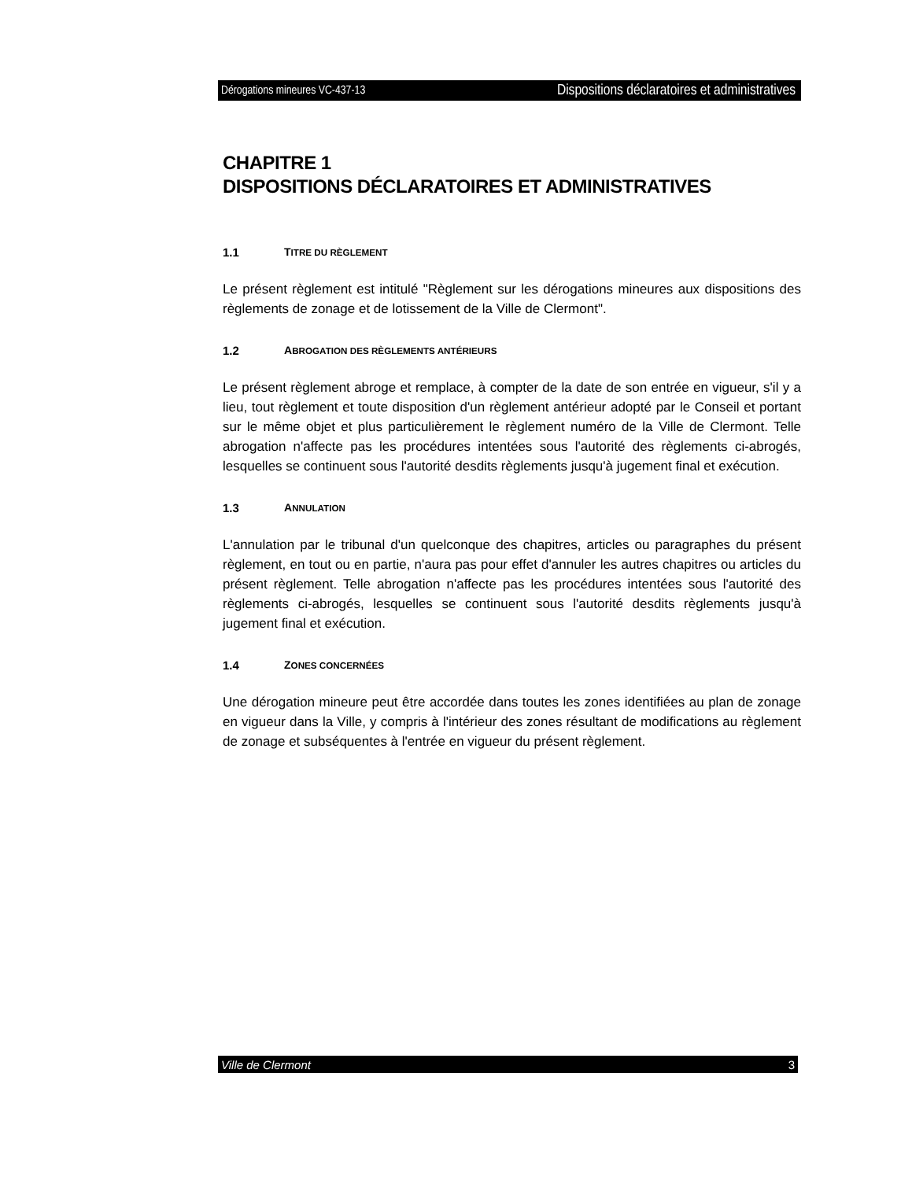Dérogations mineures VC-437-13 Dispositions déclaratoires et administratives
CHAPITRE 1
DISPOSITIONS DÉCLARATOIRES ET ADMINISTRATIVES
1.1 TITRE DU RÈGLEMENT
Le présent règlement est intitulé "Règlement sur les dérogations mineures aux dispositions des règlements de zonage et de lotissement de la Ville de Clermont".
1.2 ABROGATION DES RÈGLEMENTS ANTÉRIEURS
Le présent règlement abroge et remplace, à compter de la date de son entrée en vigueur, s'il y a lieu, tout règlement et toute disposition d'un règlement antérieur adopté par le Conseil et portant sur le même objet et plus particulièrement le règlement numéro de la Ville de Clermont. Telle abrogation n'affecte pas les procédures intentées sous l'autorité des règlements ci-abrogés, lesquelles se continuent sous l'autorité desdits règlements jusqu'à jugement final et exécution.
1.3 ANNULATION
L'annulation par le tribunal d'un quelconque des chapitres, articles ou paragraphes du présent règlement, en tout ou en partie, n'aura pas pour effet d'annuler les autres chapitres ou articles du présent règlement. Telle abrogation n'affecte pas les procédures intentées sous l'autorité des règlements ci-abrogés, lesquelles se continuent sous l'autorité desdits règlements jusqu'à jugement final et exécution.
1.4 ZONES CONCERNÉES
Une dérogation mineure peut être accordée dans toutes les zones identifiées au plan de zonage en vigueur dans la Ville, y compris à l'intérieur des zones résultant de modifications au règlement de zonage et subséquentes à l'entrée en vigueur du présent règlement.
Ville de Clermont 3